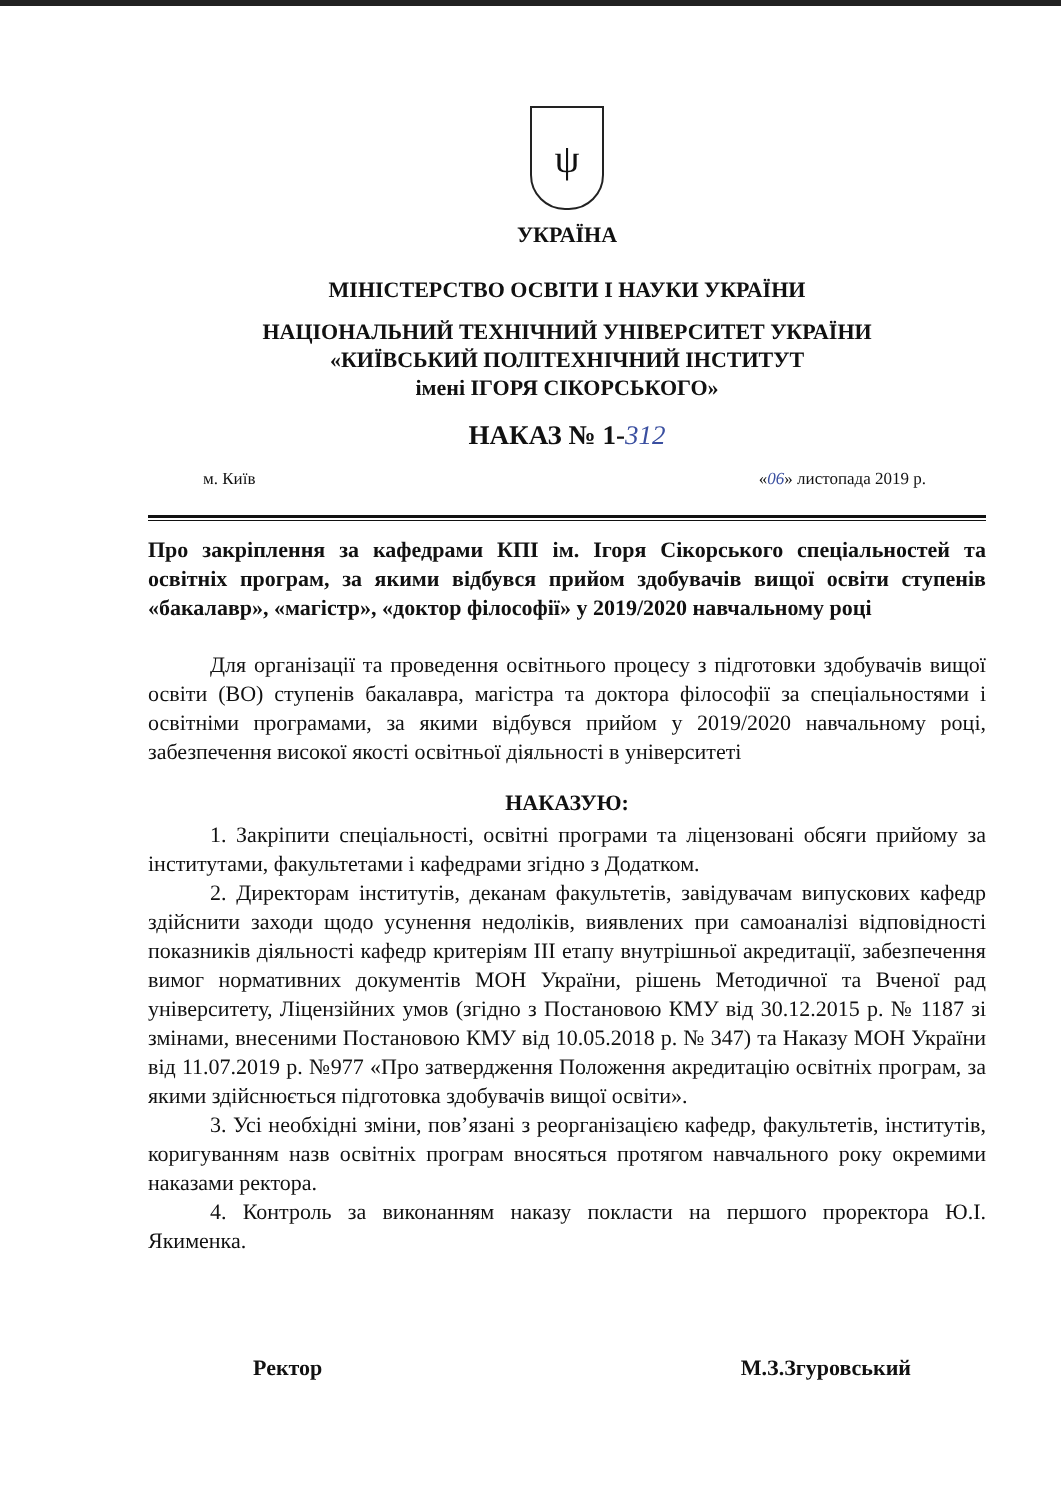ψ
УКРАЇНА
МІНІСТЕРСТВО ОСВІТИ І НАУКИ УКРАЇНИ
НАЦІОНАЛЬНИЙ ТЕХНІЧНИЙ УНІВЕРСИТЕТ УКРАЇНИ
«КИЇВСЬКИЙ ПОЛІТЕХНІЧНИЙ ІНСТИТУТ
імені ІГОРЯ СІКОРСЬКОГО»
НАКАЗ № 1-312
м. Київ «06» листопада 2019 р.
Про закріплення за кафедрами КПІ ім. Ігоря Сікорського спеціальностей та освітніх програм, за якими відбувся прийом здобувачів вищої освіти ступенів «бакалавр», «магістр», «доктор філософії» у 2019/2020 навчальному році
Для організації та проведення освітнього процесу з підготовки здобувачів вищої освіти (ВО) ступенів бакалавра, магістра та доктора філософії за спеціальностями і освітніми програмами, за якими відбувся прийом у 2019/2020 навчальному році, забезпечення високої якості освітньої діяльності в університеті
НАКАЗУЮ:
1. Закріпити спеціальності, освітні програми та ліцензовані обсяги прийому за інститутами, факультетами і кафедрами згідно з Додатком.
2. Директорам інститутів, деканам факультетів, завідувачам випускових кафедр здійснити заходи щодо усунення недоліків, виявлених при самоаналізі відповідності показників діяльності кафедр критеріям III етапу внутрішньої акредитації, забезпечення вимог нормативних документів МОН України, рішень Методичної та Вченої рад університету, Ліцензійних умов (згідно з Постановою КМУ від 30.12.2015 р. № 1187 зі змінами, внесеними Постановою КМУ від 10.05.2018 р. № 347) та Наказу МОН України від 11.07.2019 р. №977 «Про затвердження Положення акредитацію освітніх програм, за якими здійснюється підготовка здобувачів вищої освіти».
3. Усі необхідні зміни, пов’язані з реорганізацією кафедр, факультетів, інститутів, коригуванням назв освітніх програм вносяться протягом навчального року окремими наказами ректора.
4. Контроль за виконанням наказу покласти на першого проректора Ю.І. Якименка.
Ректор М.З.Згуровський